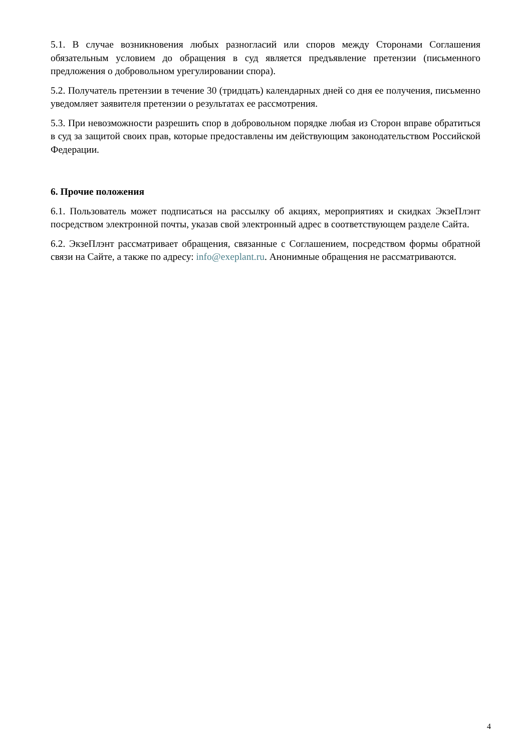5.1. В случае возникновения любых разногласий или споров между Сторонами Соглашения обязательным условием до обращения в суд является предъявление претензии (письменного предложения о добровольном урегулировании спора).
5.2. Получатель претензии в течение 30 (тридцать) календарных дней со дня ее получения, письменно уведомляет заявителя претензии о результатах ее рассмотрения.
5.3. При невозможности разрешить спор в добровольном порядке любая из Сторон вправе обратиться в суд за защитой своих прав, которые предоставлены им действующим законодательством Российской Федерации.
6. Прочие положения
6.1. Пользователь может подписаться на рассылку об акциях, мероприятиях и скидках ЭкзеПлэнт посредством электронной почты, указав свой электронный адрес в соответствующем разделе Сайта.
6.2. ЭкзеПлэнт рассматривает обращения, связанные с Соглашением, посредством формы обратной связи на Сайте, а также по адресу: info@exeplant.ru. Анонимные обращения не рассматриваются.
4